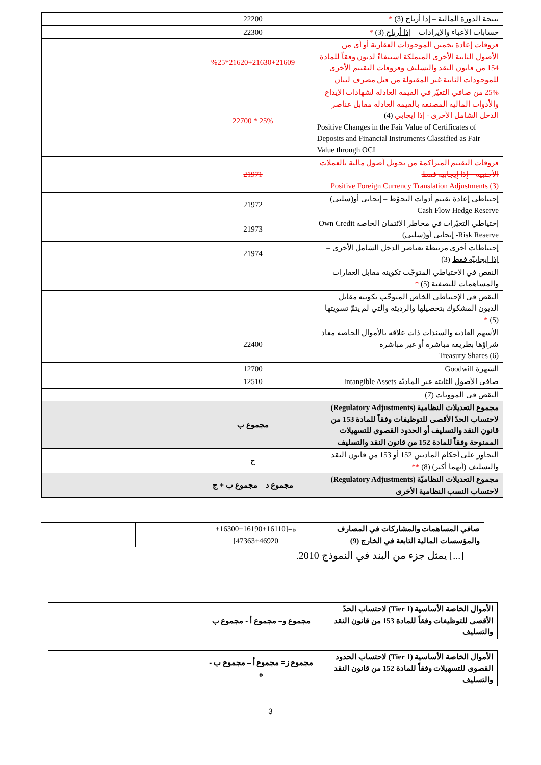| نتيجة الدورة المالية – إذا أرباح (3) * | 22200 | | | |
| حسابات الأعباء والإيرادات – إذا أرباح (3) * | 22300 | | | |
| فروقات إعادة تخمين الموجودات العقارية أو أي من الأصول الثابتة الأخرى المتملكة استيفاءً لديون وفقاً للمادة 154 من قانون النقد والتسليف وفروقات التقييم الأخرى للموجودات الثابتة غير المقبولة من قبل مصرف لبنان | 21620+21630+21609*%25 | | | |
| 25% من صافي التغيّر في القيمة العادلة لشهادات الإيداع والأدوات المالية المصنفة بالقيمة العادلة مقابل عناصر الدخل الشامل الأخرى - إذا إيجابي (4) Positive Changes in the Fair Value of Certificates of Deposits and Financial Instruments Classified as Fair Value through OCI | 25% * 22700 | | | |
| فروقات التقييم المتراكمة من تحويل أصول مالية بالعملات الأجنبية – إذا إيجابية فقط Positive Foreign Currency Translation Adjustments (3) | 21971 | | | |
| إحتياطي إعادة تقييم أدوات التحوّط – إيجابي أو(سلبي) Cash Flow Hedge Reserve | 21972 | | | |
| إحتياطي التغيّرات في مخاطر الائتمان الخاصة Own Credit Risk Reserve- إيجابي أو(سلبي) | 21973 | | | |
| إحتياطات أخرى مرتبطة بعناصر الدخل الشامل الأخرى – إذا إيجابيّة فقط (3) | 21974 | | | |
| النقص في الاحتياطي المتوجّب تكوينه مقابل العقارات والمساهمات للتصفية (5) * | | | | |
| النقص في الإحتياطي الخاص المتوجّب تكوينه مقابل الديون المشكوك بتحصيلها والرديئة والتي لم يتمّ تسويتها (5) * | | | | |
| الأسهم العادية والسندات ذات علاقة بالأموال الخاصة معاد شراؤها بطريقة مباشرة أو غير مباشرة Treasury Shares (6) | 22400 | | | |
| الشهرة Goodwill | 12700 | | | |
| صافي الأصول الثابتة غير الماديّة Intangible Assets | 12510 | | | |
| النقص في المؤونات (7) | | | | |
| مجموع التعديلات النظامية (Regulatory Adjustments) لاحتساب الحدّ الأقصى للتوظيفات وفقاً للمادة 153 من قانون النقد والتسليف أو الحدود القصوى للتسهيلات الممنوحة وفقاً للمادة 152 من قانون النقد والتسليف | مجموع ب | | | |
| التجاوز على أحكام المادتين 152 أو 153 من قانون النقد والتسليف (أيهما أكبر) (8) ** | ج | | | |
| مجموع التعديلات النظاميّة (Regulatory Adjustments) لاحتساب النسب النظامية الأخرى | مجموع د = مجموع ب + ج | | | |
| صافي المساهمات والمشاركات في المصارف والمؤسسات المالية التابعة في الخارج (9) | ه=[16110+16190+16300+ 47363+46920] | | | |
[...] يمثل جزء من البند في النموذج 2010.
| الأموال الخاصة الأساسية (Tier 1) لاحتساب الحدّ الأقصى للتوظيفات وفقاً للمادة 153 من قانون النقد والتسليف | مجموع و= مجموع أ - مجموع ب | | | |
| الأموال الخاصة الأساسية (Tier 1) لاحتساب الحدود القصوى للتسهيلات وفقاً للمادة 152 من قانون النقد والتسليف | مجموع ز= مجموع أ – مجموع ب - ه | | | |
3